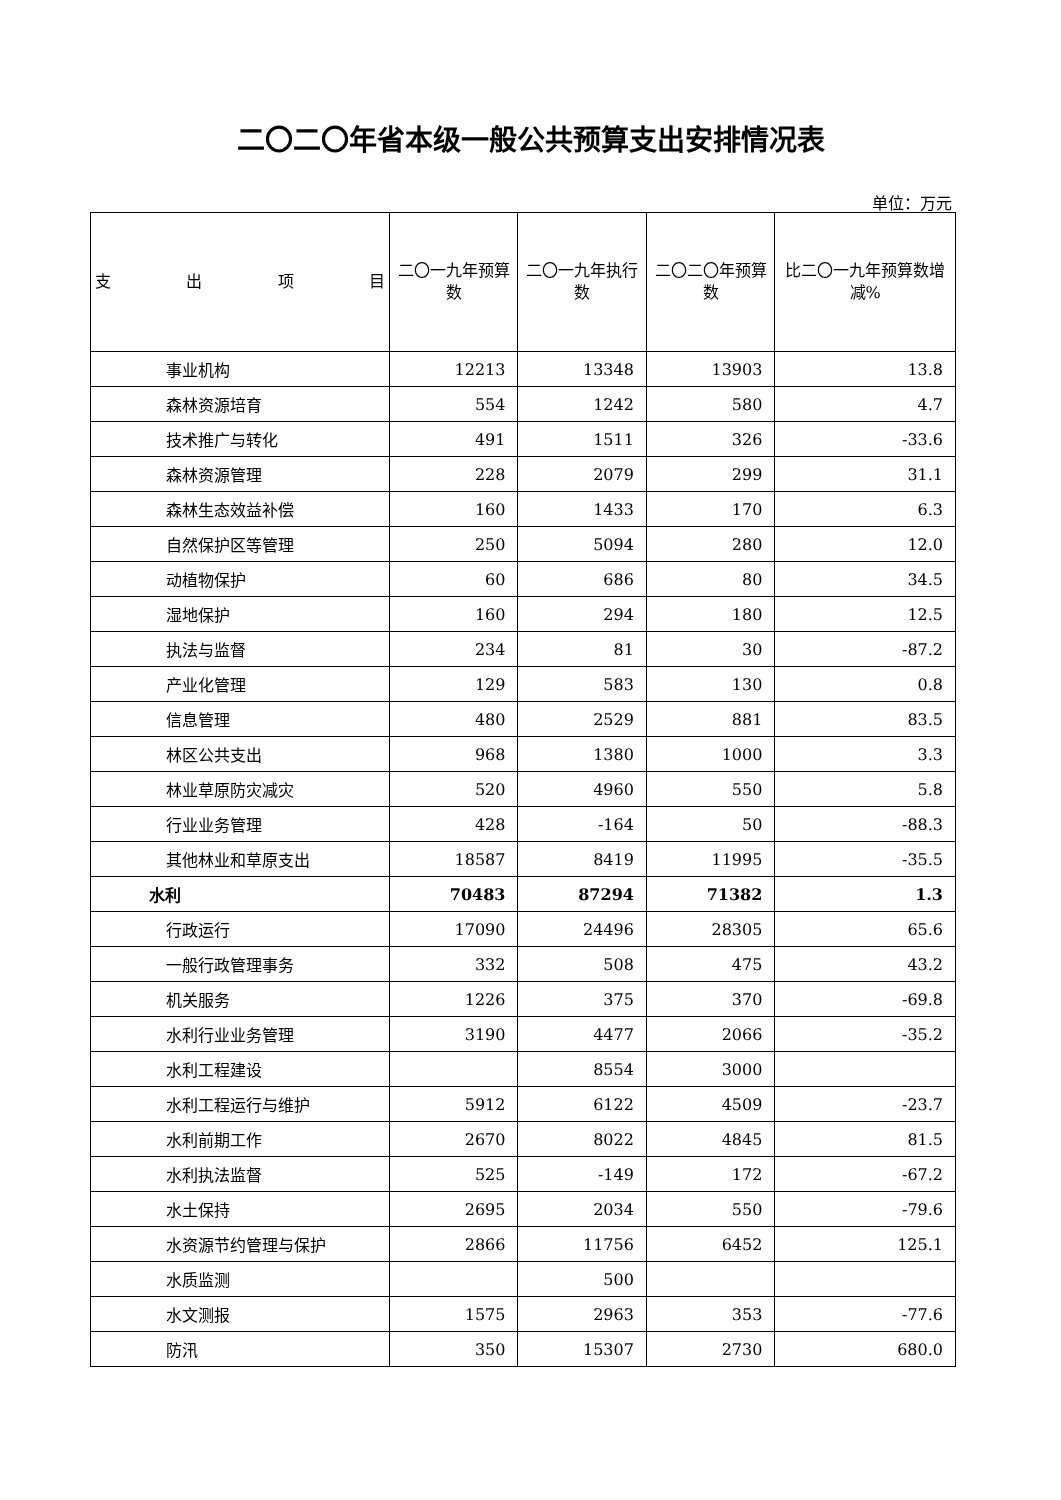二〇二〇年省本级一般公共预算支出安排情况表
单位：万元
| 支 出 项 目 | 二〇一九年预算数 | 二〇一九年执行数 | 二〇二〇年预算数 | 比二〇一九年预算数增减% |
| --- | --- | --- | --- | --- |
| 事业机构 | 12213 | 13348 | 13903 | 13.8 |
| 森林资源培育 | 554 | 1242 | 580 | 4.7 |
| 技术推广与转化 | 491 | 1511 | 326 | -33.6 |
| 森林资源管理 | 228 | 2079 | 299 | 31.1 |
| 森林生态效益补偿 | 160 | 1433 | 170 | 6.3 |
| 自然保护区等管理 | 250 | 5094 | 280 | 12.0 |
| 动植物保护 | 60 | 686 | 80 | 34.5 |
| 湿地保护 | 160 | 294 | 180 | 12.5 |
| 执法与监督 | 234 | 81 | 30 | -87.2 |
| 产业化管理 | 129 | 583 | 130 | 0.8 |
| 信息管理 | 480 | 2529 | 881 | 83.5 |
| 林区公共支出 | 968 | 1380 | 1000 | 3.3 |
| 林业草原防灾减灾 | 520 | 4960 | 550 | 5.8 |
| 行业业务管理 | 428 | -164 | 50 | -88.3 |
| 其他林业和草原支出 | 18587 | 8419 | 11995 | -35.5 |
| 水利 | 70483 | 87294 | 71382 | 1.3 |
| 行政运行 | 17090 | 24496 | 28305 | 65.6 |
| 一般行政管理事务 | 332 | 508 | 475 | 43.2 |
| 机关服务 | 1226 | 375 | 370 | -69.8 |
| 水利行业业务管理 | 3190 | 4477 | 2066 | -35.2 |
| 水利工程建设 | | 8554 | 3000 | |
| 水利工程运行与维护 | 5912 | 6122 | 4509 | -23.7 |
| 水利前期工作 | 2670 | 8022 | 4845 | 81.5 |
| 水利执法监督 | 525 | -149 | 172 | -67.2 |
| 水土保持 | 2695 | 2034 | 550 | -79.6 |
| 水资源节约管理与保护 | 2866 | 11756 | 6452 | 125.1 |
| 水质监测 | | 500 | | |
| 水文测报 | 1575 | 2963 | 353 | -77.6 |
| 防汛 | 350 | 15307 | 2730 | 680.0 |